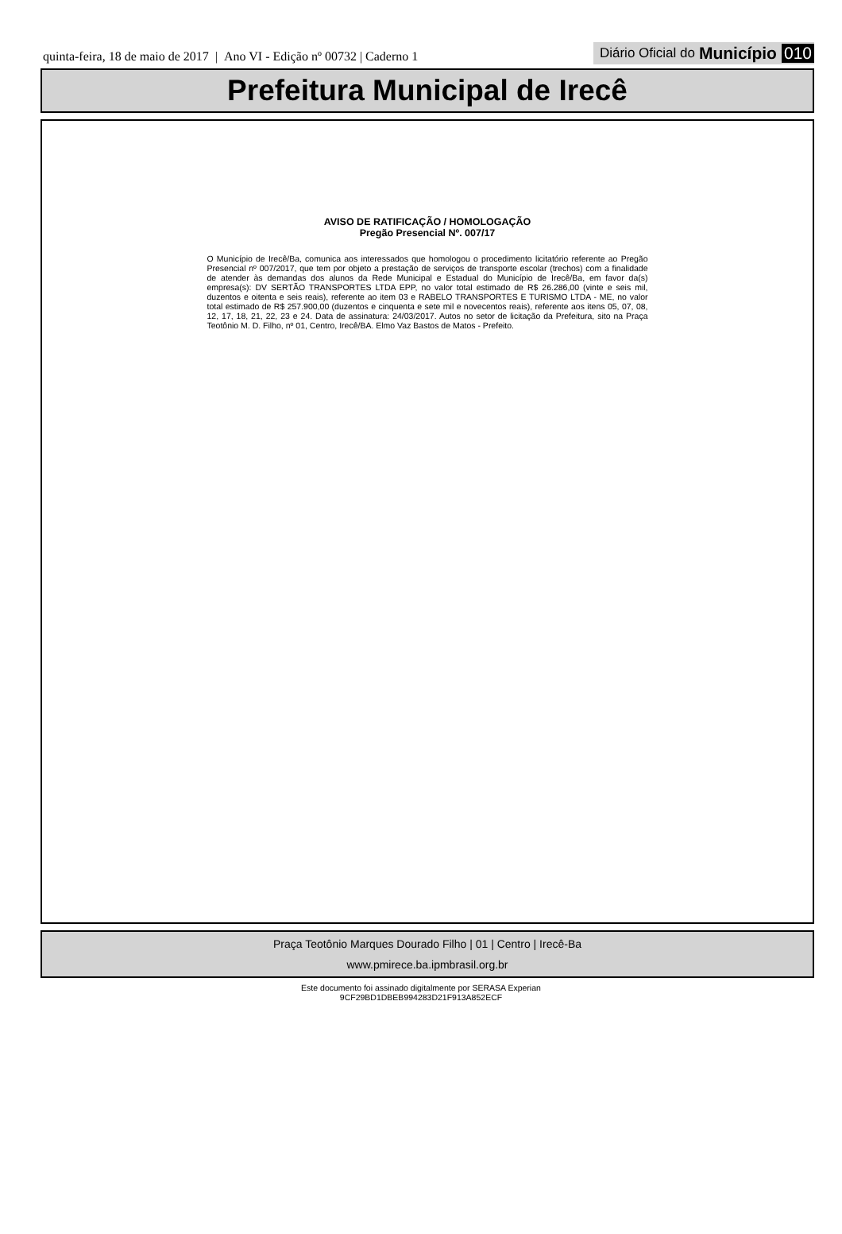quinta-feira, 18 de maio de 2017 | Ano VI - Edição nº 00732 | Caderno 1
Diário Oficial do Município 010
Prefeitura Municipal de Irecê
AVISO DE RATIFICAÇÃO / HOMOLOGAÇÃO
Pregão Presencial Nº. 007/17
O Município de Irecê/Ba, comunica aos interessados que homologou o procedimento licitatório referente ao Pregão Presencial nº 007/2017, que tem por objeto a prestação de serviços de transporte escolar (trechos) com a finalidade de atender às demandas dos alunos da Rede Municipal e Estadual do Município de Irecê/Ba, em favor da(s) empresa(s): DV SERTÃO TRANSPORTES LTDA EPP, no valor total estimado de R$ 26.286,00 (vinte e seis mil, duzentos e oitenta e seis reais), referente ao item 03 e RABELO TRANSPORTES E TURISMO LTDA - ME, no valor total estimado de R$ 257.900,00 (duzentos e cinquenta e sete mil e novecentos reais), referente aos itens 05, 07, 08, 12, 17, 18, 21, 22, 23 e 24. Data de assinatura: 24/03/2017. Autos no setor de licitação da Prefeitura, sito na Praça Teotônio M. D. Filho, nº 01, Centro, Irecê/BA. Elmo Vaz Bastos de Matos - Prefeito.
Praça Teotônio Marques Dourado Filho | 01 | Centro | Irecê-Ba
www.pmirece.ba.ipmbrasil.org.br
Este documento foi assinado digitalmente por SERASA Experian
9CF29BD1DBEB994283D21F913A852ECF